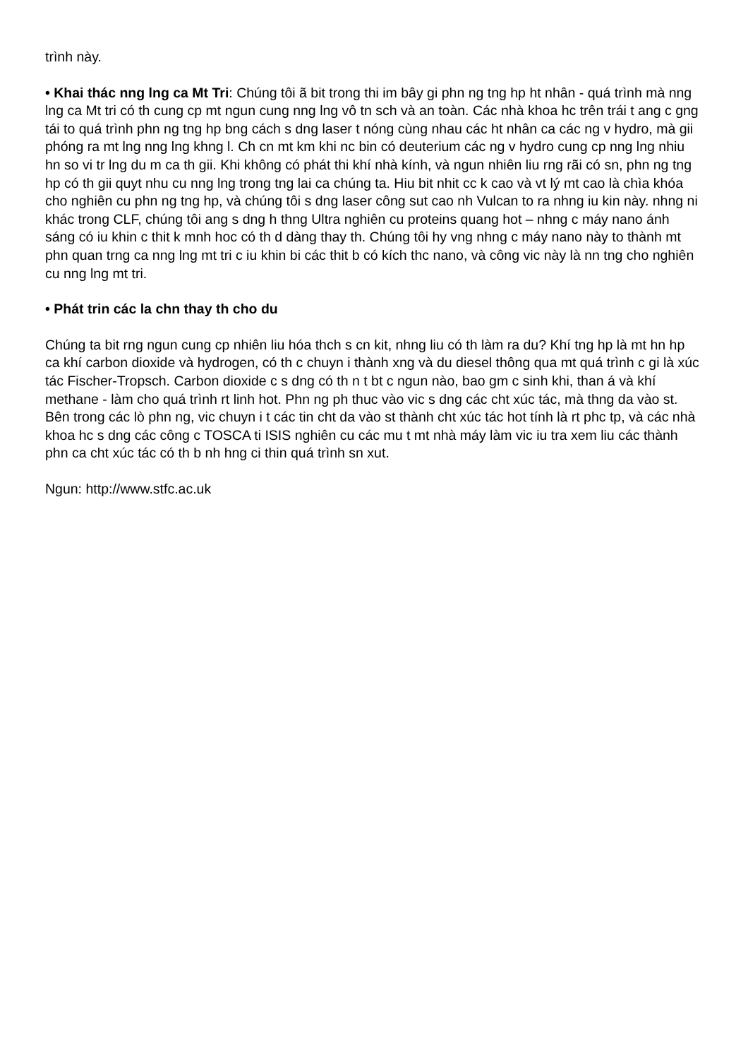trình này.
• Khai thác nng lng ca Mt Tri: Chúng tôi ã bit trong thi im bây gi phn ng tng hp ht nhân - quá trình mà nng lng ca Mt tri có th cung cp mt ngun cung nng lng vô tn sch và an toàn. Các nhà khoa hc trên trái t ang c gng tái to quá trình phn ng tng hp bng cách s dng laser t nóng cùng nhau các ht nhân ca các ng v hydro, mà gii phóng ra mt lng nng lng khng l. Ch cn mt km khi nc bin có deuterium các ng v hydro cung cp nng lng nhiu hn so vi tr lng du m ca th gii. Khi không có phát thi khí nhà kính, và ngun nhiên liu rng rãi có sn, phn ng tng hp có th gii quyt nhu cu nng lng trong tng lai ca chúng ta. Hiu bit nhit cc k cao và vt lý mt cao là chìa khóa cho nghiên cu phn ng tng hp, và chúng tôi s dng laser công sut cao nh Vulcan to ra nhng iu kin này. nhng ni khác trong CLF, chúng tôi ang s dng h thng Ultra nghiên cu proteins quang hot – nhng c máy nano ánh sáng có iu khin c thit k mnh hoc có th d dàng thay th. Chúng tôi hy vng nhng c máy nano này to thành mt phn quan trng ca nng lng mt tri c iu khin bi các thit b có kích thc nano, và công vic này là nn tng cho nghiên cu nng lng mt tri.
• Phát trin các la chn thay th cho du
Chúng ta bit rng ngun cung cp nhiên liu hóa thch s cn kit, nhng liu có th làm ra du? Khí tng hp là mt hn hp ca khí carbon dioxide và hydrogen, có th c chuyn i thành xng và du diesel thông qua mt quá trình c gi là xúc tác Fischer-Tropsch. Carbon dioxide c s dng có th n t bt c ngun nào, bao gm c sinh khi, than á và khí methane - làm cho quá trình rt linh hot. Phn ng ph thuc vào vic s dng các cht xúc tác, mà thng da vào st. Bên trong các lò phn ng, vic chuyn i t các tin cht da vào st thành cht xúc tác hot tính là rt phc tp, và các nhà khoa hc s dng các công c TOSCA ti ISIS nghiên cu các mu t mt nhà máy làm vic iu tra xem liu các thành phn ca cht xúc tác có th b nh hng ci thin quá trình sn xut.
Ngun: http://www.stfc.ac.uk